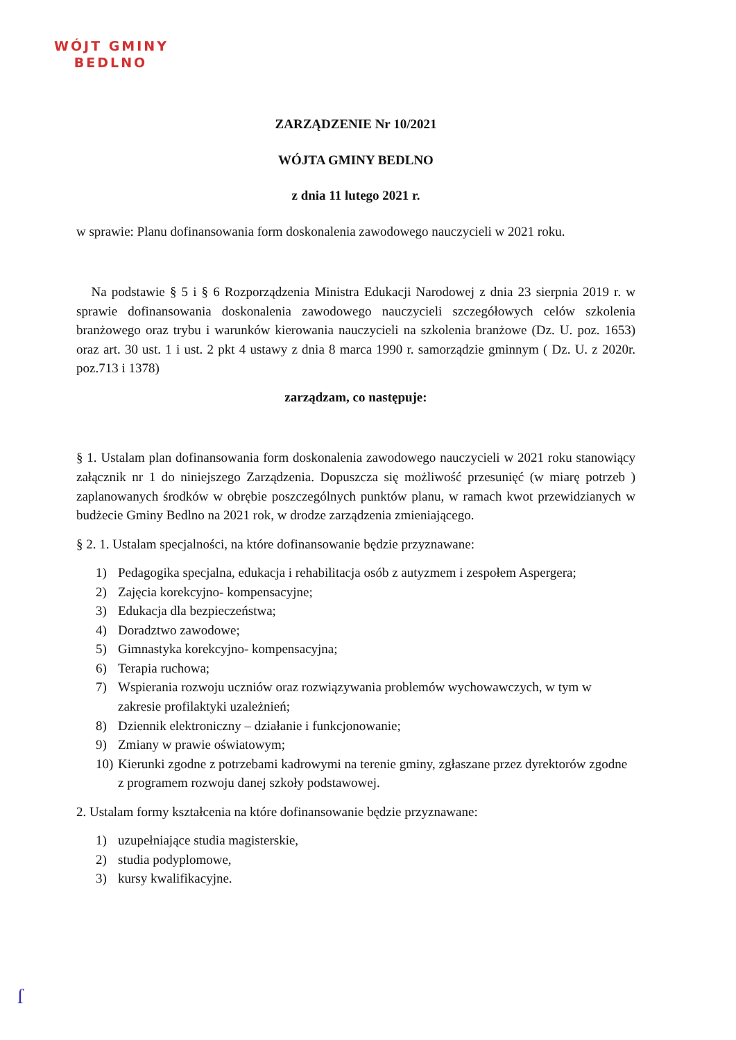WÓJT GMINY
BEDLNO
ZARZĄDZENIE Nr 10/2021
WÓJTA GMINY BEDLNO
z dnia 11 lutego 2021 r.
w sprawie: Planu dofinansowania form doskonalenia zawodowego nauczycieli w 2021 roku.
Na podstawie § 5 i § 6 Rozporządzenia Ministra Edukacji Narodowej z dnia 23 sierpnia 2019 r. w sprawie dofinansowania doskonalenia zawodowego nauczycieli szczegółowych celów szkolenia branżowego oraz trybu i warunków kierowania nauczycieli na szkolenia branżowe (Dz. U. poz. 1653) oraz art. 30 ust. 1 i ust. 2 pkt 4 ustawy z dnia 8 marca 1990 r. samorządzie gminnym ( Dz. U. z 2020r. poz.713 i 1378)
zarządzam, co następuje:
§ 1. Ustalam plan dofinansowania form doskonalenia zawodowego nauczycieli w 2021 roku stanowiący załącznik nr 1 do niniejszego Zarządzenia. Dopuszcza się możliwość przesunięć (w miarę potrzeb ) zaplanowanych środków w obrębie poszczególnych punktów planu, w ramach kwot przewidzianych w budżecie Gminy Bedlno na 2021 rok, w drodze zarządzenia zmieniającego.
§ 2. 1. Ustalam specjalności, na które dofinansowanie będzie przyznawane:
1) Pedagogika specjalna, edukacja i rehabilitacja osób z autyzmem i zespołem Aspergera;
2) Zajęcia korekcyjno- kompensacyjne;
3) Edukacja dla bezpieczeństwa;
4) Doradztwo zawodowe;
5) Gimnastyka korekcyjno- kompensacyjna;
6) Terapia ruchowa;
7) Wspierania rozwoju uczniów oraz rozwiązywania problemów wychowawczych, w tym w zakresie profilaktyki uzależnień;
8) Dziennik elektroniczny – działanie i funkcjonowanie;
9) Zmiany w prawie oświatowym;
10) Kierunki zgodne z potrzebami kadrowymi na terenie gminy, zgłaszane przez dyrektorów zgodne z programem rozwoju danej szkoły podstawowej.
2. Ustalam formy kształcenia na które dofinansowanie będzie przyznawane:
1) uzupełniające studia magisterskie,
2) studia podyplomowe,
3) kursy kwalifikacyjne.
ſ